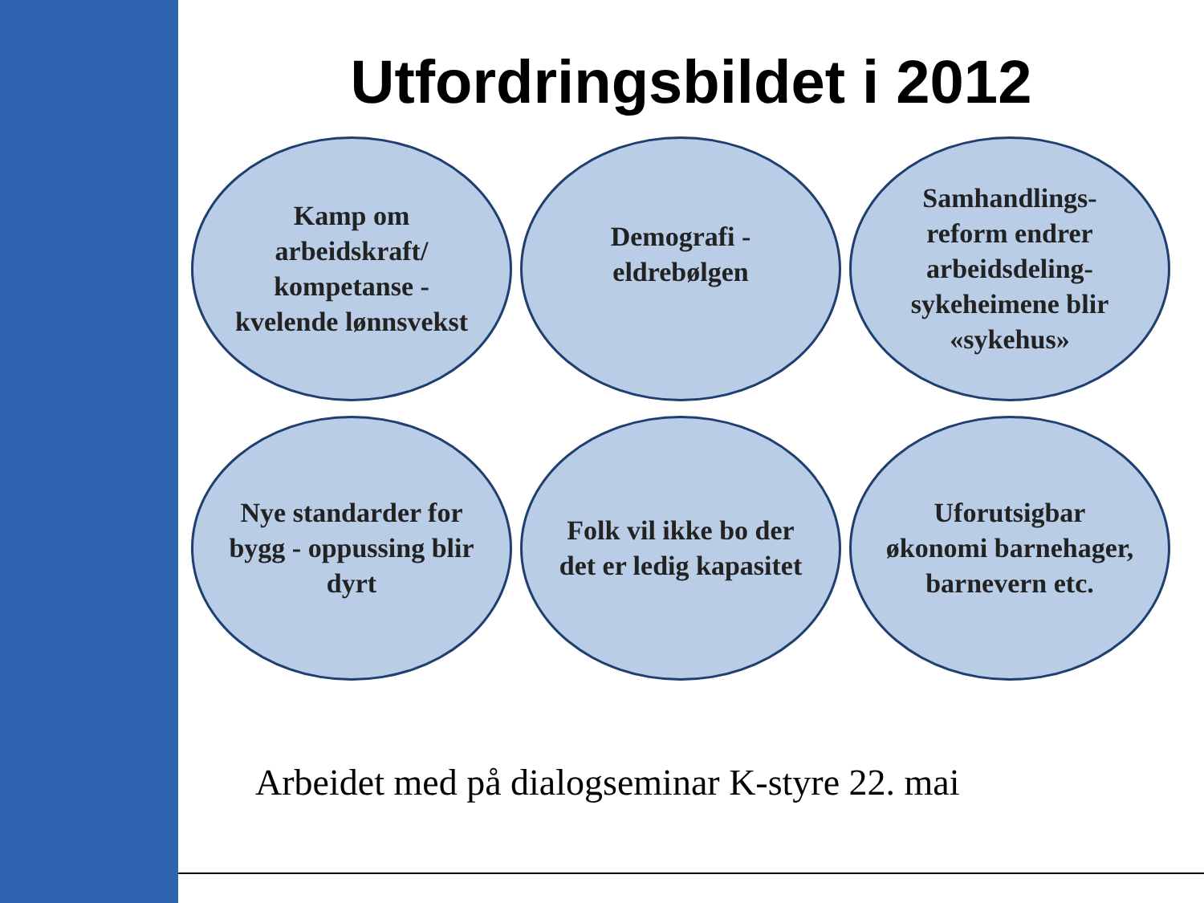Utfordringsbildet i 2012
Kamp om arbeidskraft/ kompetanse - kvelende lønnsvekst
Demografi - eldrebølgen
Samhandlings-reform endrer arbeidsdeling-sykeheimene blir «sykehus»
Nye standarder for bygg - oppussing blir dyrt
Folk vil ikke bo der det er ledig kapasitet
Uforutsigbar økonomi barnehager, barnevern etc.
Arbeidet med på dialogseminar K-styre 22. mai